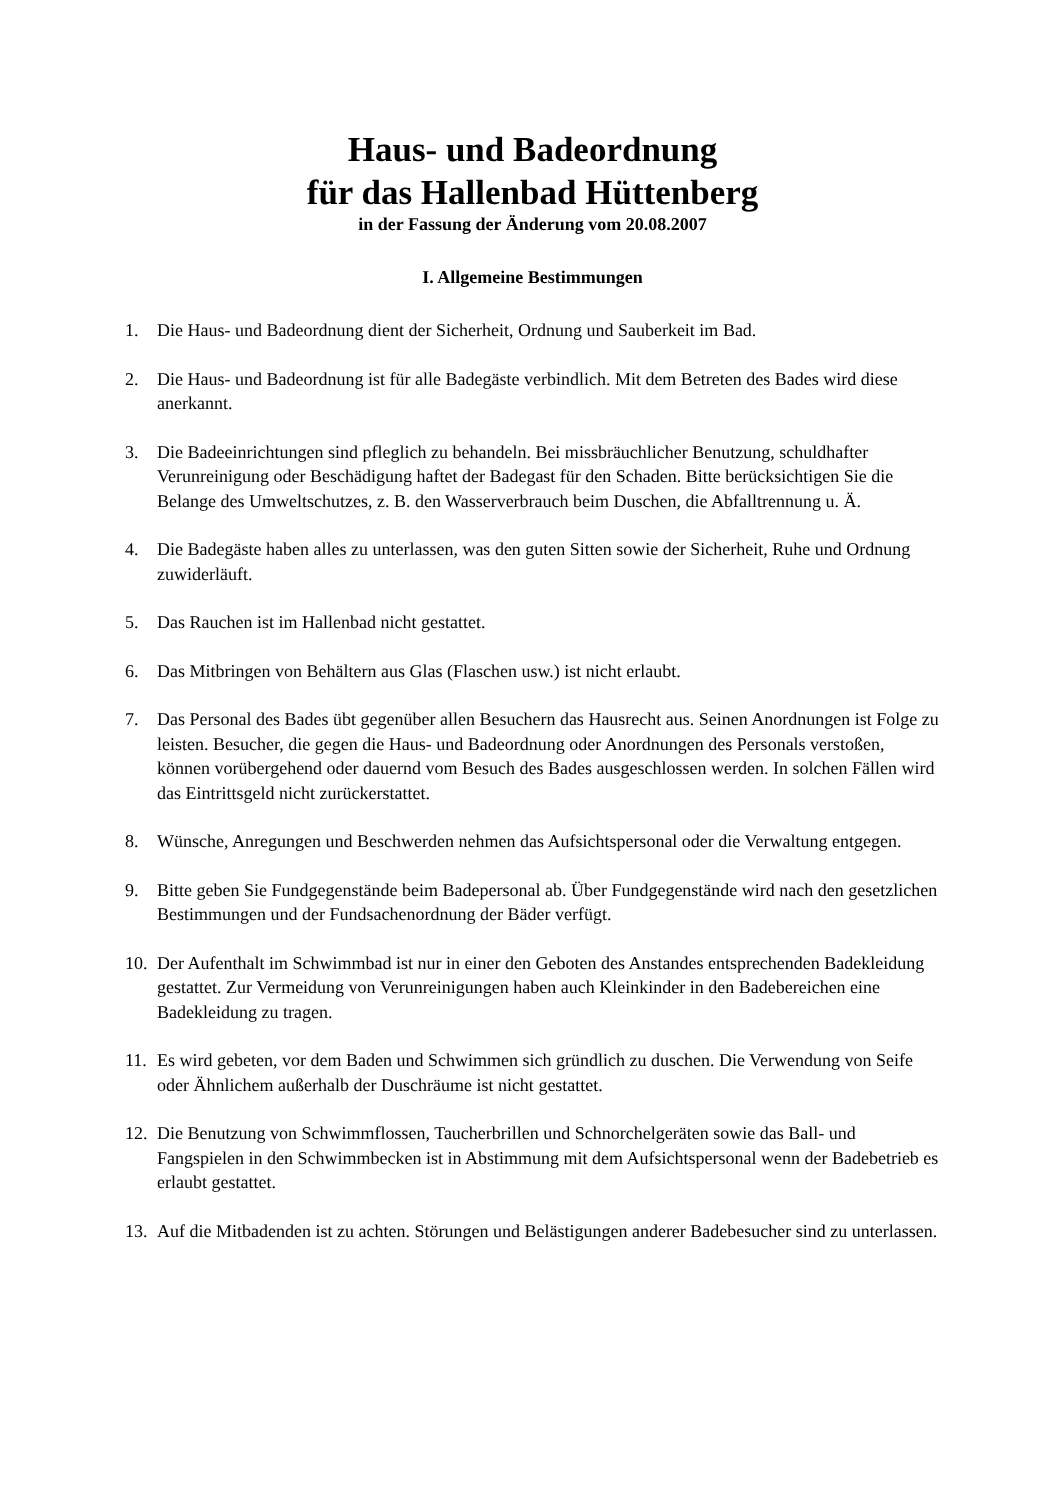Haus- und Badeordnung
für das Hallenbad Hüttenberg
in der Fassung der Änderung vom 20.08.2007
I. Allgemeine Bestimmungen
1. Die Haus- und Badeordnung dient der Sicherheit, Ordnung und Sauberkeit im Bad.
2. Die Haus- und Badeordnung ist für alle Badegäste verbindlich. Mit dem Betreten des Bades wird diese anerkannt.
3. Die Badeeinrichtungen sind pfleglich zu behandeln. Bei missbräuchlicher Benutzung, schuldhafter Verunreinigung oder Beschädigung haftet der Badegast für den Schaden. Bitte berücksichtigen Sie die Belange des Umweltschutzes, z. B. den Wasserverbrauch beim Duschen, die Abfalltrennung u. Ä.
4. Die Badegäste haben alles zu unterlassen, was den guten Sitten sowie der Sicherheit, Ruhe und Ordnung zuwiderläuft.
5. Das Rauchen ist im Hallenbad nicht gestattet.
6. Das Mitbringen von Behältern aus Glas (Flaschen usw.) ist nicht erlaubt.
7. Das Personal des Bades übt gegenüber allen Besuchern das Hausrecht aus. Seinen Anordnungen ist Folge zu leisten. Besucher, die gegen die Haus- und Badeordnung oder Anordnungen des Personals verstoßen, können vorübergehend oder dauernd vom Besuch des Bades ausgeschlossen werden. In solchen Fällen wird das Eintrittsgeld nicht zurückerstattet.
8. Wünsche, Anregungen und Beschwerden nehmen das Aufsichtspersonal oder die Verwaltung entgegen.
9. Bitte geben Sie Fundgegenstände beim Badepersonal ab. Über Fundgegenstände wird nach den gesetzlichen Bestimmungen und der Fundsachenordnung der Bäder verfügt.
10. Der Aufenthalt im Schwimmbad ist nur in einer den Geboten des Anstandes entsprechenden Badekleidung gestattet. Zur Vermeidung von Verunreinigungen haben auch Kleinkinder in den Badebereichen eine Badekleidung zu tragen.
11. Es wird gebeten, vor dem Baden und Schwimmen sich gründlich zu duschen. Die Verwendung von Seife oder Ähnlichem außerhalb der Duschräume ist nicht gestattet.
12. Die Benutzung von Schwimmflossen, Taucherbrillen und Schnorchelgeräten sowie das Ball- und Fangspielen in den Schwimmbecken ist in Abstimmung mit dem Aufsichtspersonal wenn der Badebetrieb es erlaubt gestattet.
13. Auf die Mitbadenden ist zu achten. Störungen und Belästigungen anderer Badebesucher sind zu unterlassen.